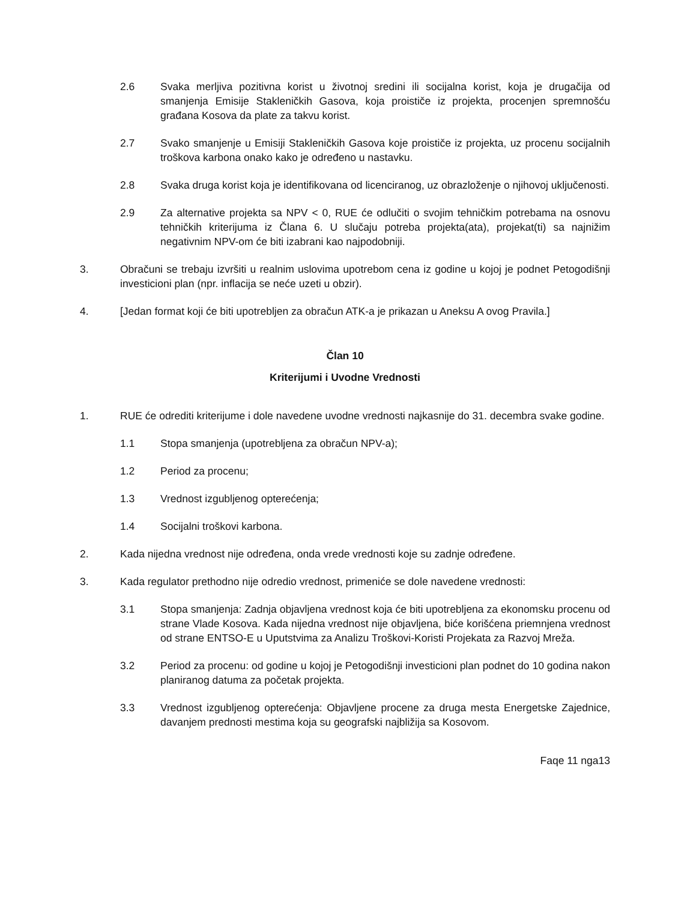2.6 Svaka merljiva pozitivna korist u životnoj sredini ili socijalna korist, koja je drugačija od smanjenja Emisije Stakleničkih Gasova, koja proističe iz projekta, procenjen spremnošću građana Kosova da plate za takvu korist.
2.7 Svako smanjenje u Emisiji Stakleničkih Gasova koje proističe iz projekta, uz procenu socijalnih troškova karbona onako kako je određeno u nastavku.
2.8 Svaka druga korist koja je identifikovana od licenciranog, uz obrazloženje o njihovoj uključenosti.
2.9 Za alternative projekta sa NPV < 0, RUE će odlučiti o svojim tehničkim potrebama na osnovu tehničkih kriterijuma iz Člana 6. U slučaju potreba projekta(ata), projekat(ti) sa najnižim negativnim NPV-om će biti izabrani kao najpodobniji.
3. Obračuni se trebaju izvršiti u realnim uslovima upotrebom cena iz godine u kojoj je podnet Petogodišnji investicioni plan (npr. inflacija se neće uzeti u obzir).
4. [Jedan format koji će biti upotrebljen za obračun ATK-a je prikazan u Aneksu A ovog Pravila.]
Član 10
Kriterijumi i Uvodne Vrednosti
1. RUE će odrediti kriterijume i dole navedene uvodne vrednosti najkasnije do 31. decembra svake godine.
1.1 Stopa smanjenja (upotrebljena za obračun NPV-a);
1.2 Period za procenu;
1.3 Vrednost izgubljenog opterećenja;
1.4 Socijalni troškovi karbona.
2. Kada nijedna vrednost nije određena, onda vrede vrednosti koje su zadnje određene.
3. Kada regulator prethodno nije odredio vrednost, primeniće se dole navedene vrednosti:
3.1 Stopa smanjenja: Zadnja objavljena vrednost koja će biti upotrebljena za ekonomsku procenu od strane Vlade Kosova. Kada nijedna vrednost nije objavljena, biće korišćena priemnjena vrednost od strane ENTSO-E u Uputstvima za Analizu Troškovi-Koristi Projekata za Razvoj Mreža.
3.2 Period za procenu: od godine u kojoj je Petogodišnji investicioni plan podnet do 10 godina nakon planiranog datuma za početak projekta.
3.3 Vrednost izgubljenog opterećenja: Objavljene procene za druga mesta Energetske Zajednice, davanjem prednosti mestima koja su geografski najbližija sa Kosovom.
Faqe 11 nga13